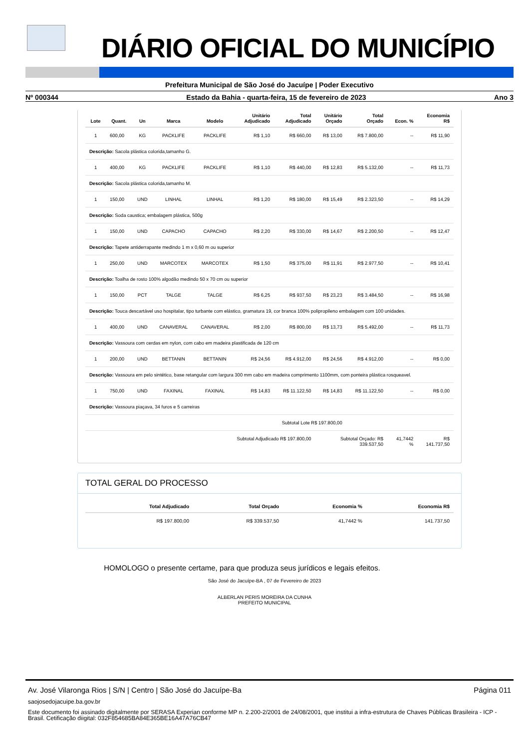DIÁRIO OFICIAL DO MUNICÍPIO
Prefeitura Municipal de São José do Jacuípe | Poder Executivo
Nº 000344 Estado da Bahia - quarta-feira, 15 de fevereiro de 2023 Ano 3
| Lote | Quant. | Un | Marca | Modelo | Unitário Adjudicado | Total Adjudicado | Unitário Orçado | Total Orçado | Econ. % | Economia R$ |
| --- | --- | --- | --- | --- | --- | --- | --- | --- | --- | --- |
| 1 | 600,00 | KG | PACKLIFE | PACKLIFE | R$ 1,10 | R$ 660,00 | R$ 13,00 | R$ 7.800,00 | -- | R$ 11,90 |
| Descrição: Sacola plástica colorida,tamanho G. | | | | | | | | | | |
| 1 | 400,00 | KG | PACKLIFE | PACKLIFE | R$ 1,10 | R$ 440,00 | R$ 12,83 | R$ 5.132,00 | -- | R$ 11,73 |
| Descrição: Sacola plástica colorida,tamanho M. | | | | | | | | | | |
| 1 | 150,00 | UND | LINHAL | LINHAL | R$ 1,20 | R$ 180,00 | R$ 15,49 | R$ 2.323,50 | -- | R$ 14,29 |
| Descrição: Soda caustica; embalagem plástica, 500g | | | | | | | | | | |
| 1 | 150,00 | UND | CAPACHO | CAPACHO | R$ 2,20 | R$ 330,00 | R$ 14,67 | R$ 2.200,50 | -- | R$ 12,47 |
| Descrição: Tapete antiderrapante medindo 1 m x 0,60 m ou superior | | | | | | | | | | |
| 1 | 250,00 | UND | MARCOTEX | MARCOTEX | R$ 1,50 | R$ 375,00 | R$ 11,91 | R$ 2.977,50 | -- | R$ 10,41 |
| Descrição: Toalha de rosto 100% algodão medindo 50 x 70 cm ou superior | | | | | | | | | | |
| 1 | 150,00 | PCT | TALGE | TALGE | R$ 6,25 | R$ 937,50 | R$ 23,23 | R$ 3.484,50 | -- | R$ 16,98 |
| Descrição: Touca descartável uso hospitalar, tipo turbante com elástico, gramatura 19, cor branca 100% polipropileno embalagem com 100 unidades. | | | | | | | | | | |
| 1 | 400,00 | UND | CANAVERAL | CANAVERAL | R$ 2,00 | R$ 800,00 | R$ 13,73 | R$ 5.492,00 | -- | R$ 11,73 |
| Descrição: Vassoura com cerdas em nylon, com cabo em madeira plastificada de 120 cm | | | | | | | | | | |
| 1 | 200,00 | UND | BETTANIN | BETTANIN | R$ 24,56 | R$ 4.912,00 | R$ 24,56 | R$ 4.912,00 | -- | R$ 0,00 |
| Descrição: Vassoura em pelo sintético, base retangular com largura 300 mm cabo em madeira comprimento 1100mm, com ponteira plástica rosqueavel. | | | | | | | | | | |
| 1 | 750,00 | UND | FAXINAL | FAXINAL | R$ 14,83 | R$ 11.122,50 | R$ 14,83 | R$ 11.122,50 | -- | R$ 0,00 |
| Descrição: Vassoura piaçava, 34 furos e 5 carreiras | | | | | | | | | | |
| Subtotal Lote R$ 197.800,00 | | | | | | | | | | |
| Subtotal Adjudicado R$ 197.800,00 | | | | | | | Subtotal Orçado: R$ 339.537,50 | | 41,7442 % | R$ 141.737,50 |
TOTAL GERAL DO PROCESSO
| Total Adjudicado | Total Orçado | Economia % | Economia R$ |
| --- | --- | --- | --- |
| R$ 197.800,00 | R$ 339.537,50 | 41,7442 % | 141.737,50 |
HOMOLOGO o presente certame, para que produza seus jurídicos e legais efeitos.
São José do Jacuípe-BA , 07 de Fevereiro de 2023
ALBERLAN PERIS MOREIRA DA CUNHA
PREFEITO MUNICIPAL
Av. José Vilaronga Rios | S/N | Centro | São José do Jacuípe-Ba Página 011
saojosedojacuipe.ba.gov.br
Este documento foi assinado digitalmente por SERASA Experian conforme MP n. 2.200-2/2001 de 24/08/2001, que institui a infra-estrutura de Chaves Públicas Brasileira - ICP - Brasil. Cetificação diigital: 032F854685BA84E365BE16A47A76CB47